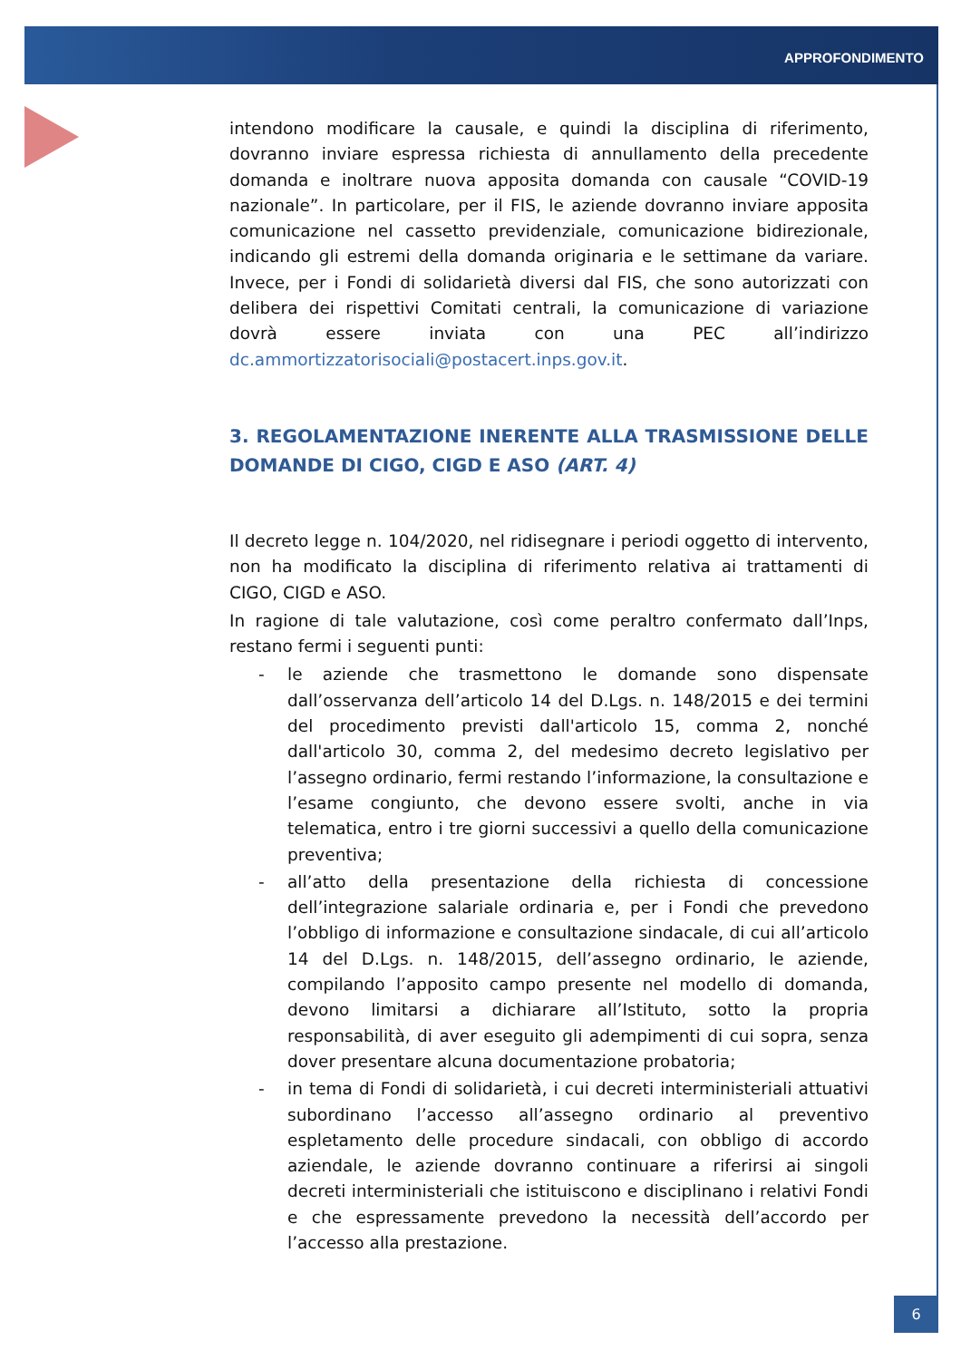APPROFONDIMENTO
intendono modificare la causale, e quindi la disciplina di riferimento, dovranno inviare espressa richiesta di annullamento della precedente domanda e inoltrare nuova apposita domanda con causale “COVID-19 nazionale”. In particolare, per il FIS, le aziende dovranno inviare apposita comunicazione nel cassetto previdenziale, comunicazione bidirezionale, indicando gli estremi della domanda originaria e le settimane da variare. Invece, per i Fondi di solidarietà diversi dal FIS, che sono autorizzati con delibera dei rispettivi Comitati centrali, la comunicazione di variazione dovrà essere inviata con una PEC all’indirizzo dc.ammortizzatorisociali@postacert.inps.gov.it.
3. REGOLAMENTAZIONE INERENTE ALLA TRASMISSIONE DELLE DOMANDE DI CIGO, CIGD E ASO (ART. 4)
Il decreto legge n. 104/2020, nel ridisegnare i periodi oggetto di intervento, non ha modificato la disciplina di riferimento relativa ai trattamenti di CIGO, CIGD e ASO.
In ragione di tale valutazione, così come peraltro confermato dall’Inps, restano fermi i seguenti punti:
- le aziende che trasmettono le domande sono dispensate dall’osservanza dell’articolo 14 del D.Lgs. n. 148/2015 e dei termini del procedimento previsti dall'articolo 15, comma 2, nonché dall'articolo 30, comma 2, del medesimo decreto legislativo per l’assegno ordinario, fermi restando l’informazione, la consultazione e l’esame congiunto, che devono essere svolti, anche in via telematica, entro i tre giorni successivi a quello della comunicazione preventiva;
- all’atto della presentazione della richiesta di concessione dell’integrazione salariale ordinaria e, per i Fondi che prevedono l’obbligo di informazione e consultazione sindacale, di cui all’articolo 14 del D.Lgs. n. 148/2015, dell’assegno ordinario, le aziende, compilando l’apposito campo presente nel modello di domanda, devono limitarsi a dichiarare all’Istituto, sotto la propria responsabilità, di aver eseguito gli adempimenti di cui sopra, senza dover presentare alcuna documentazione probatoria;
- in tema di Fondi di solidarietà, i cui decreti interministeriali attuativi subordinano l’accesso all’assegno ordinario al preventivo espletamento delle procedure sindacali, con obbligo di accordo aziendale, le aziende dovranno continuare a riferirsi ai singoli decreti interministeriali che istituiscono e disciplinano i relativi Fondi e che espressamente prevedono la necessità dell’accordo per l’accesso alla prestazione.
6